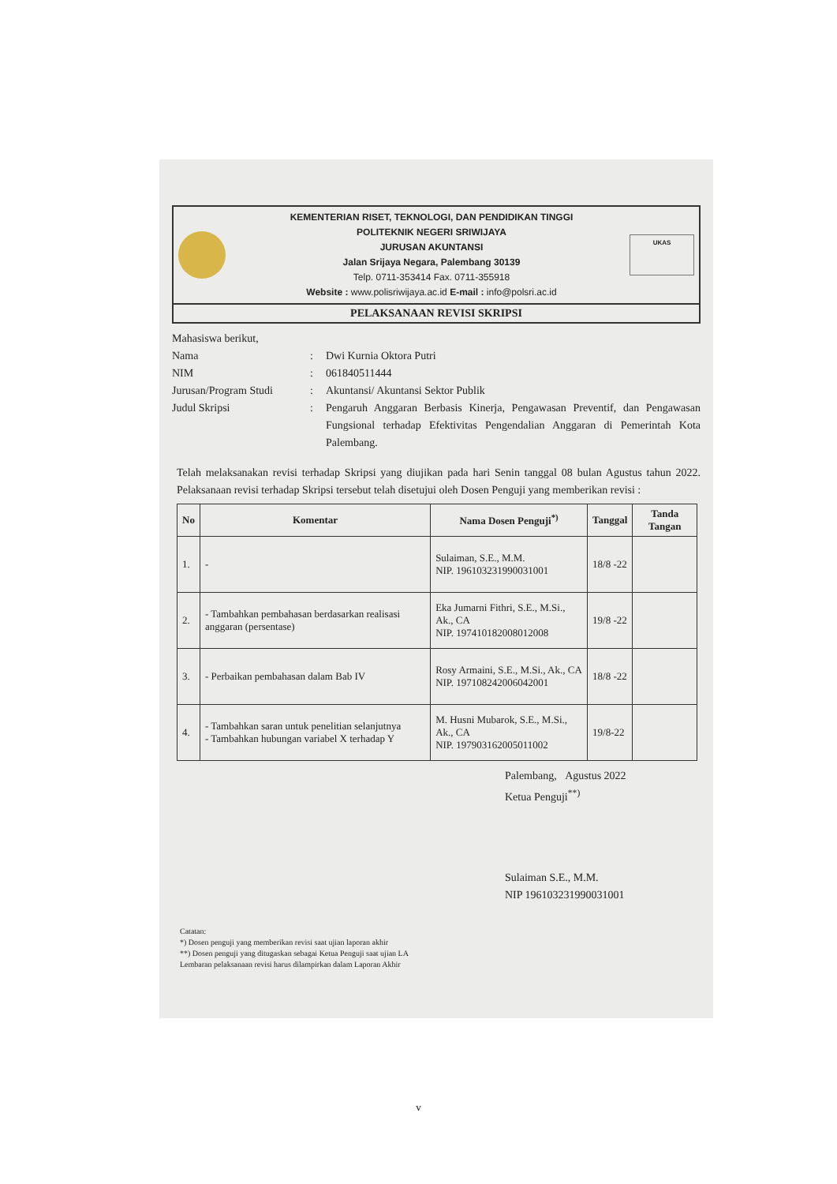KEMENTERIAN RISET, TEKNOLOGI, DAN PENDIDIKAN TINGGI
POLITEKNIK NEGERI SRIWIJAYA
JURUSAN AKUNTANSI
Jalan Srijaya Negara, Palembang 30139
Telp. 0711-353414 Fax. 0711-355918
Website : www.polisriwijaya.ac.id E-mail : info@polsri.ac.id
UKAS
PELAKSANAAN REVISI SKRIPSI
Mahasiswa berikut,
| Nama | : | Dwi Kurnia Oktora Putri |
| NIM | : | 061840511444 |
| Jurusan/Program Studi | : | Akuntansi/ Akuntansi Sektor Publik |
| Judul Skripsi | : | Pengaruh Anggaran Berbasis Kinerja, Pengawasan Preventif, dan Pengawasan Fungsional terhadap Efektivitas Pengendalian Anggaran di Pemerintah Kota Palembang. |
Telah melaksanakan revisi terhadap Skripsi yang diujikan pada hari Senin tanggal 08 bulan Agustus tahun 2022. Pelaksanaan revisi terhadap Skripsi tersebut telah disetujui oleh Dosen Penguji yang memberikan revisi :
| No | Komentar | Nama Dosen Penguji<sup>*)</sup> | Tanggal | Tanda Tangan |
| --- | --- | --- | --- | --- |
| 1. | - | Sulaiman, S.E., M.M. NIP. 196103231990031001 | 18/8 -22 | |
| 2. | - Tambahkan pembahasan berdasarkan realisasi anggaran (persentase) | Eka Jumarni Fithri, S.E., M.Si., Ak., CA NIP. 197410182008012008 | 19/8 -22 | |
| 3. | - Perbaikan pembahasan dalam Bab IV | Rosy Armaini, S.E., M.Si., Ak., CA NIP. 197108242006042001 | 18/8 -22 | |
| 4. | - Tambahkan saran untuk penelitian selanjutnya - Tambahkan hubungan variabel X terhadap Y | M. Husni Mubarok, S.E., M.Si., Ak., CA NIP. 197903162005011002 | 19/8-22 | |
Palembang, Agustus 2022
Ketua Penguji<sup>**)</sup>
Sulaiman S.E., M.M.
NIP 196103231990031001
Catatan:
*) Dosen penguji yang memberikan revisi saat ujian laporan akhir
**) Dosen penguji yang ditugaskan sebagai Ketua Penguji saat ujian LA
Lembaran pelaksanaan revisi harus dilampirkan dalam Laporan Akhir
v